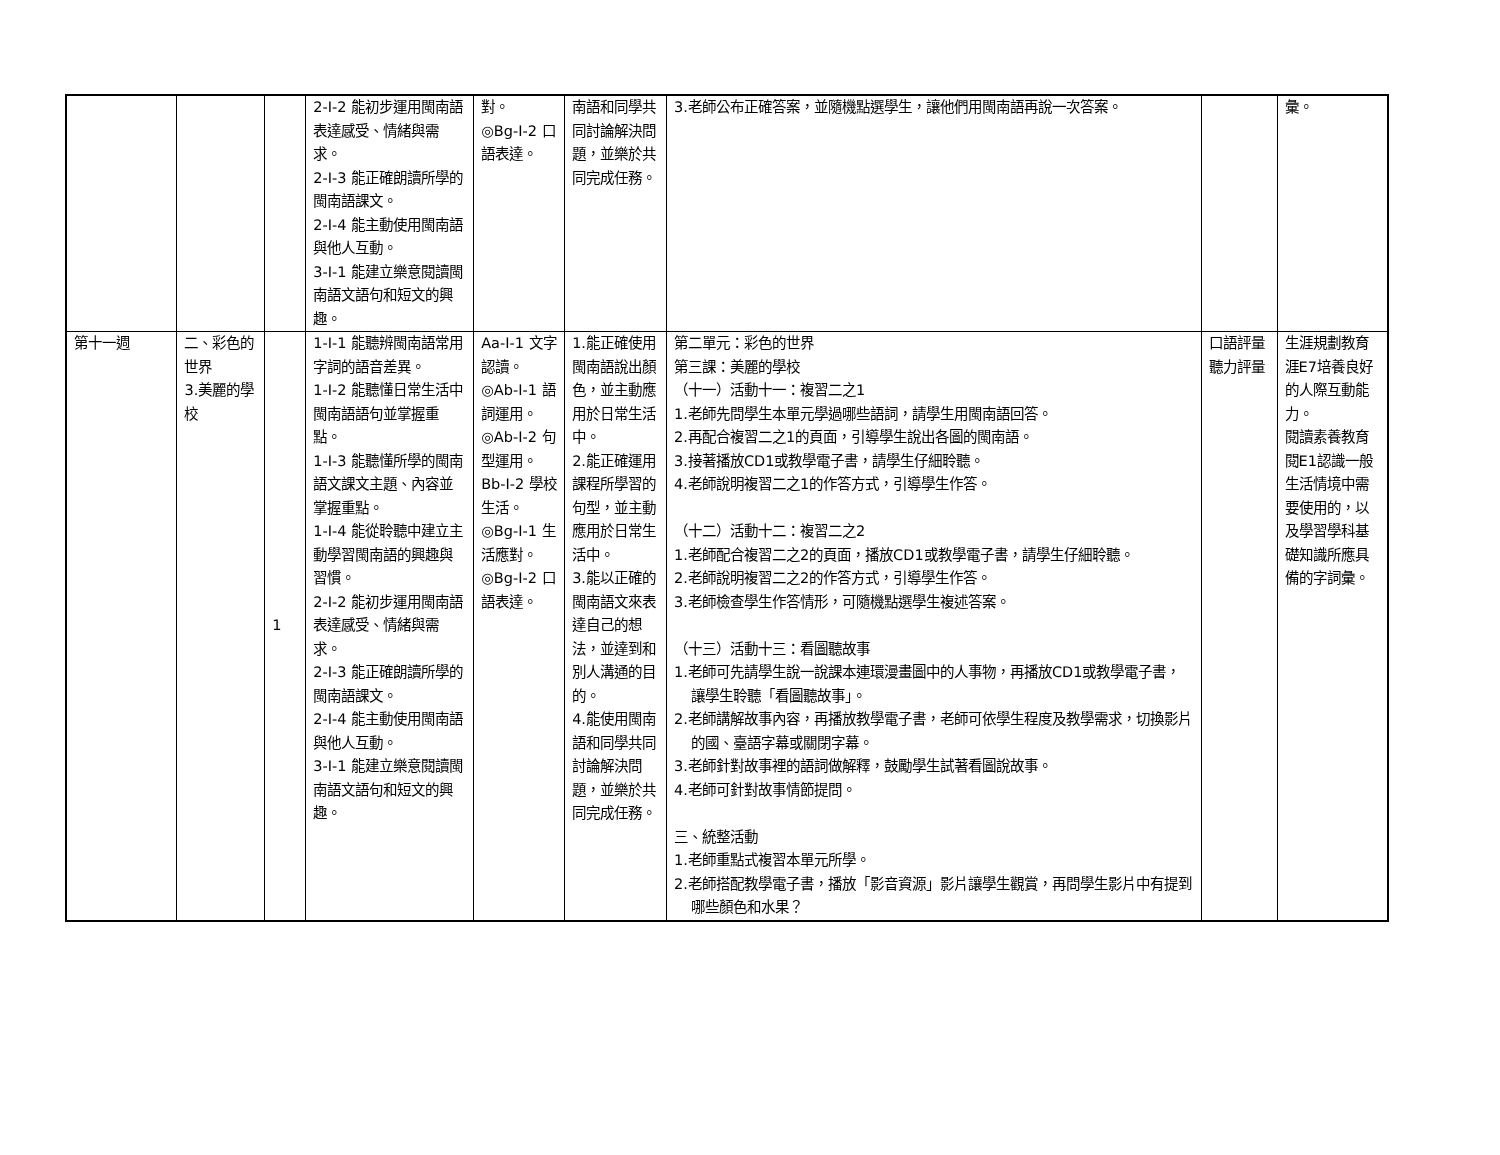| | | | 2-Ⅰ-2 能初步運用閩南語表達感受、情緒與需求。 2-Ⅰ-3 能正確朗讀所學的閩南語課文。 2-Ⅰ-4 能主動使用閩南語與他人互動。 3-Ⅰ-1 能建立樂意閱讀閩南語文語句和短文的興趣。 | 對。 ◎Bg-Ⅰ-2 口語表達。 | 南語和同學共同討論解決問題，並樂於共同完成任務。 | 3.老師公布正確答案，並隨機點選學生，讓他們用閩南語再說一次答案。 | | 彙。 |
| 第十一週 | 二、彩色的世界 3.美麗的學校 | 1 | 1-Ⅰ-1 能聽辨閩南語常用字詞的語音差異。 1-Ⅰ-2 能聽懂日常生活中閩南語語句並掌握重點。 1-Ⅰ-3 能聽懂所學的閩南語文課文主題、內容並掌握重點。 1-Ⅰ-4 能從聆聽中建立主動學習閩南語的興趣與習慣。 2-Ⅰ-2 能初步運用閩南語表達感受、情緒與需求。 2-Ⅰ-3 能正確朗讀所學的閩南語課文。 2-Ⅰ-4 能主動使用閩南語與他人互動。 3-Ⅰ-1 能建立樂意閱讀閩南語文語句和短文的興趣。 | Aa-Ⅰ-1 文字認讀。 ◎Ab-Ⅰ-1 語詞運用。 ◎Ab-Ⅰ-2 句型運用。 Bb-Ⅰ-2 學校生活。 ◎Bg-Ⅰ-1 生活應對。 ◎Bg-Ⅰ-2 口語表達。 | 1.能正確使用閩南語說出顏色，並主動應用於日常生活中。 2.能正確運用課程所學習的句型，並主動應用於日常生活中。 3.能以正確的閩南語文來表達自己的想法，並達到和別人溝通的目的。 4.能使用閩南語和同學共同討論解決問題，並樂於共同完成任務。 | 第二單元：彩色的世界 第三課：美麗的學校 （十一）活動十一：複習二之1 1.老師先問學生本單元學過哪些語詞，請學生用閩南語回答。 2.再配合複習二之1的頁面，引導學生說出各圖的閩南語。 3.接著播放CD1或教學電子書，請學生仔細聆聽。 4.老師說明複習二之1的作答方式，引導學生作答。 （十二）活動十二：複習二之2 1.老師配合複習二之2的頁面，播放CD1或教學電子書，請學生仔細聆聽。 2.老師說明複習二之2的作答方式，引導學生作答。 3.老師檢查學生作答情形，可隨機點選學生複述答案。 （十三）活動十三：看圖聽故事 1.老師可先請學生說一說課本連環漫畫圖中的人事物，再播放CD1或教學電子書，讓學生聆聽「看圖聽故事」。 2.老師講解故事內容，再播放教學電子書，老師可依學生程度及教學需求，切換影片的國、臺語字幕或關閉字幕。 3.老師針對故事裡的語詞做解釋，鼓勵學生試著看圖說故事。 4.老師可針對故事情節提問。 三、統整活動 1.老師重點式複習本單元所學。 2.老師搭配教學電子書，播放「影音資源」影片讓學生觀賞，再問學生影片中有提到哪些顏色和水果？ | 口語評量 聽力評量 | 生涯規劃教育 涯E7培養良好的人際互動能力。 閱讀素養教育 閱E1認識一般生活情境中需要使用的，以及學習學科基礎知識所應具備的字詞彙。 |